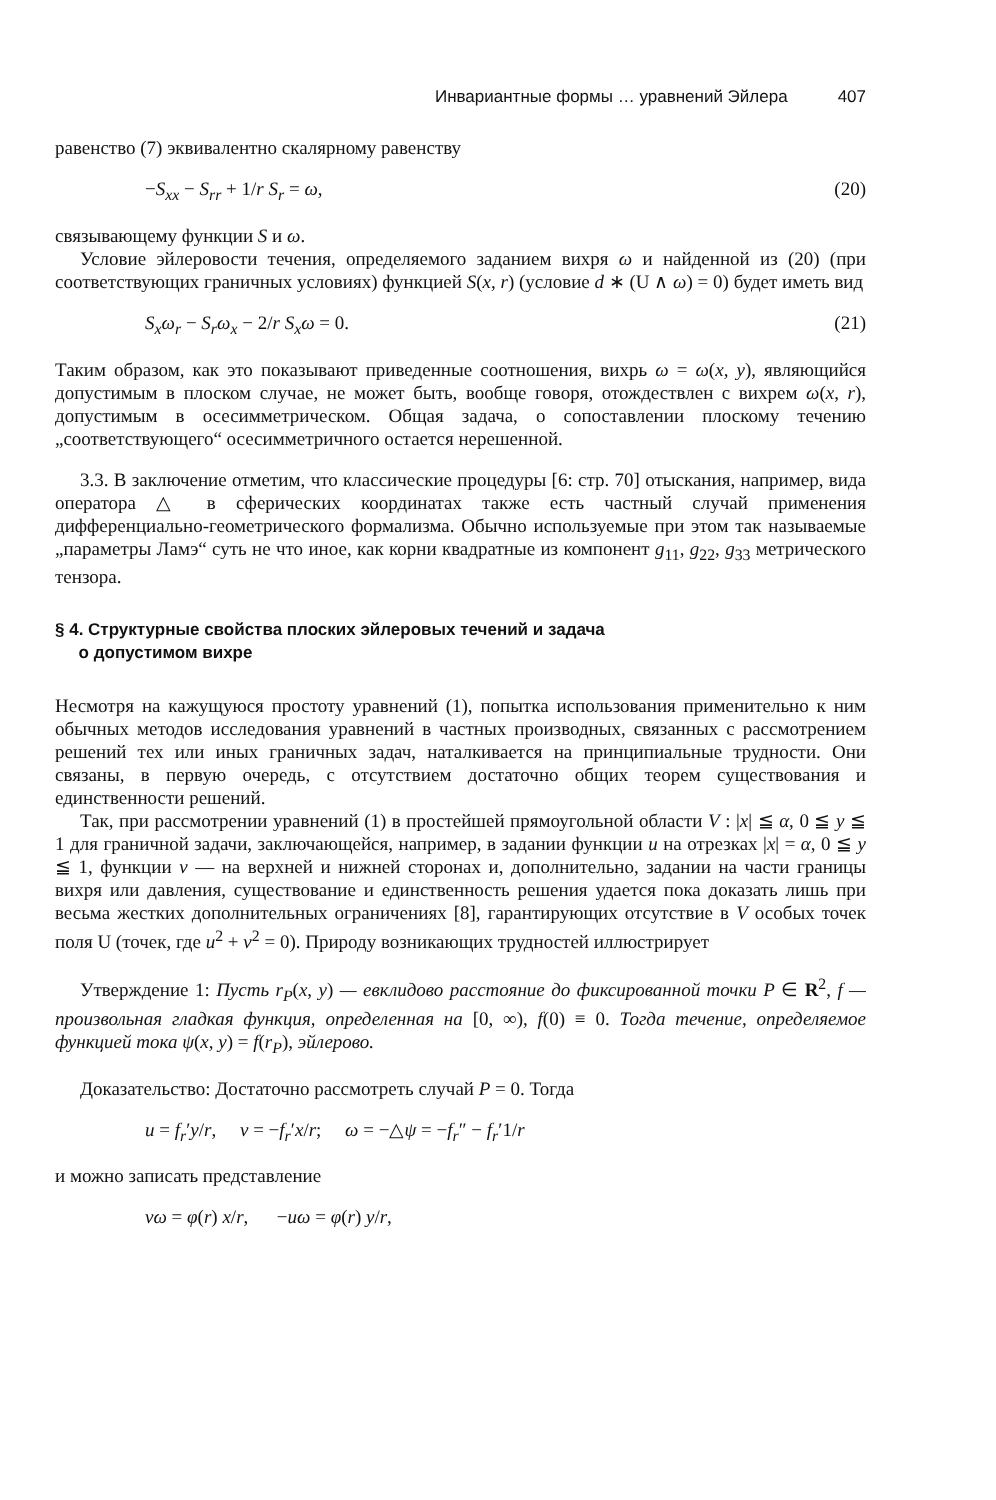Инвариантные формы … уравнений Эйлера 407
равенство (7) эквивалентно скалярному равенству
−S<sub>xx</sub> − S<sub>rr</sub> + 1/r S<sub>r</sub> = ω, (20)
связывающему функции S и ω.
Условие эйлеровости течения, определяемого заданием вихря ω и найденной из (20) (при соответствующих граничных условиях) функцией S(x, r) (условие d ∗ (U ∧ ω) = 0) будет иметь вид
S<sub>x</sub>ω<sub>r</sub> − S<sub>r</sub>ω<sub>x</sub> − 2/r S<sub>x</sub>ω = 0. (21)
Таким образом, как это показывают приведенные соотношения, вихрь ω = ω(x, y), являющийся допустимым в плоском случае, не может быть, вообще говоря, отождествлен с вихрем ω(x, r), допустимым в осесимметрическом. Общая задача, о сопоставлении плоскому течению „соответствующего“ осесимметричного остается нерешенной.
3.3. В заключение отметим, что классические процедуры [6: стр. 70] отыскания, например, вида оператора △ в сферических координатах также есть частный случай применения дифференциально-геометрического формализма. Обычно используемые при этом так называемые „параметры Ламэ“ суть не что иное, как корни квадратные из компонент g<sub>11</sub>, g<sub>22</sub>, g<sub>33</sub> метрического тензора.
§ 4. Структурные свойства плоских эйлеровых течений и задача
о допустимом вихре
Несмотря на кажущуюся простоту уравнений (1), попытка использования применительно к ним обычных методов исследования уравнений в частных производных, связанных с рассмотрением решений тех или иных граничных задач, наталкивается на принципиальные трудности. Они связаны, в первую очередь, с отсутствием достаточно общих теорем существования и единственности решений.
Так, при рассмотрении уравнений (1) в простейшей прямоугольной области V : |x| ≦ α, 0 ≦ y ≦ 1 для граничной задачи, заключающейся, например, в задании функции u на отрезках |x| = α, 0 ≦ y ≦ 1, функции v — на верхней и нижней сторонах и, дополнительно, задании на части границы вихря или давления, существование и единственность решения удается пока доказать лишь при весьма жестких дополнительных ограничениях [8], гарантирующих отсутствие в V особых точек поля U (точек, где u<sup>2</sup> + v<sup>2</sup> = 0). Природу возникающих трудностей иллюстрирует
Утверждение 1: Пусть r<sub>P</sub>(x, y) — евклидово расстояние до фиксированной точки P ∈ R<sup>2</sup>, f — произвольная гладкая функция, определенная на [0, ∞), f(0) ≡ 0. Тогда течение, определяемое функцией тока ψ(x, y) = f(r<sub>P</sub>), эйлерово.
Доказательство: Достаточно рассмотреть случай P = 0. Тогда
u = f<sub>r</sub>′y/r, v = −f<sub>r</sub>′x/r; ω = −△ψ = −f<sub>r</sub>″ − f<sub>r</sub>′1/r
и можно записать представление
vω = φ(r) x/r, −uω = φ(r) y/r,